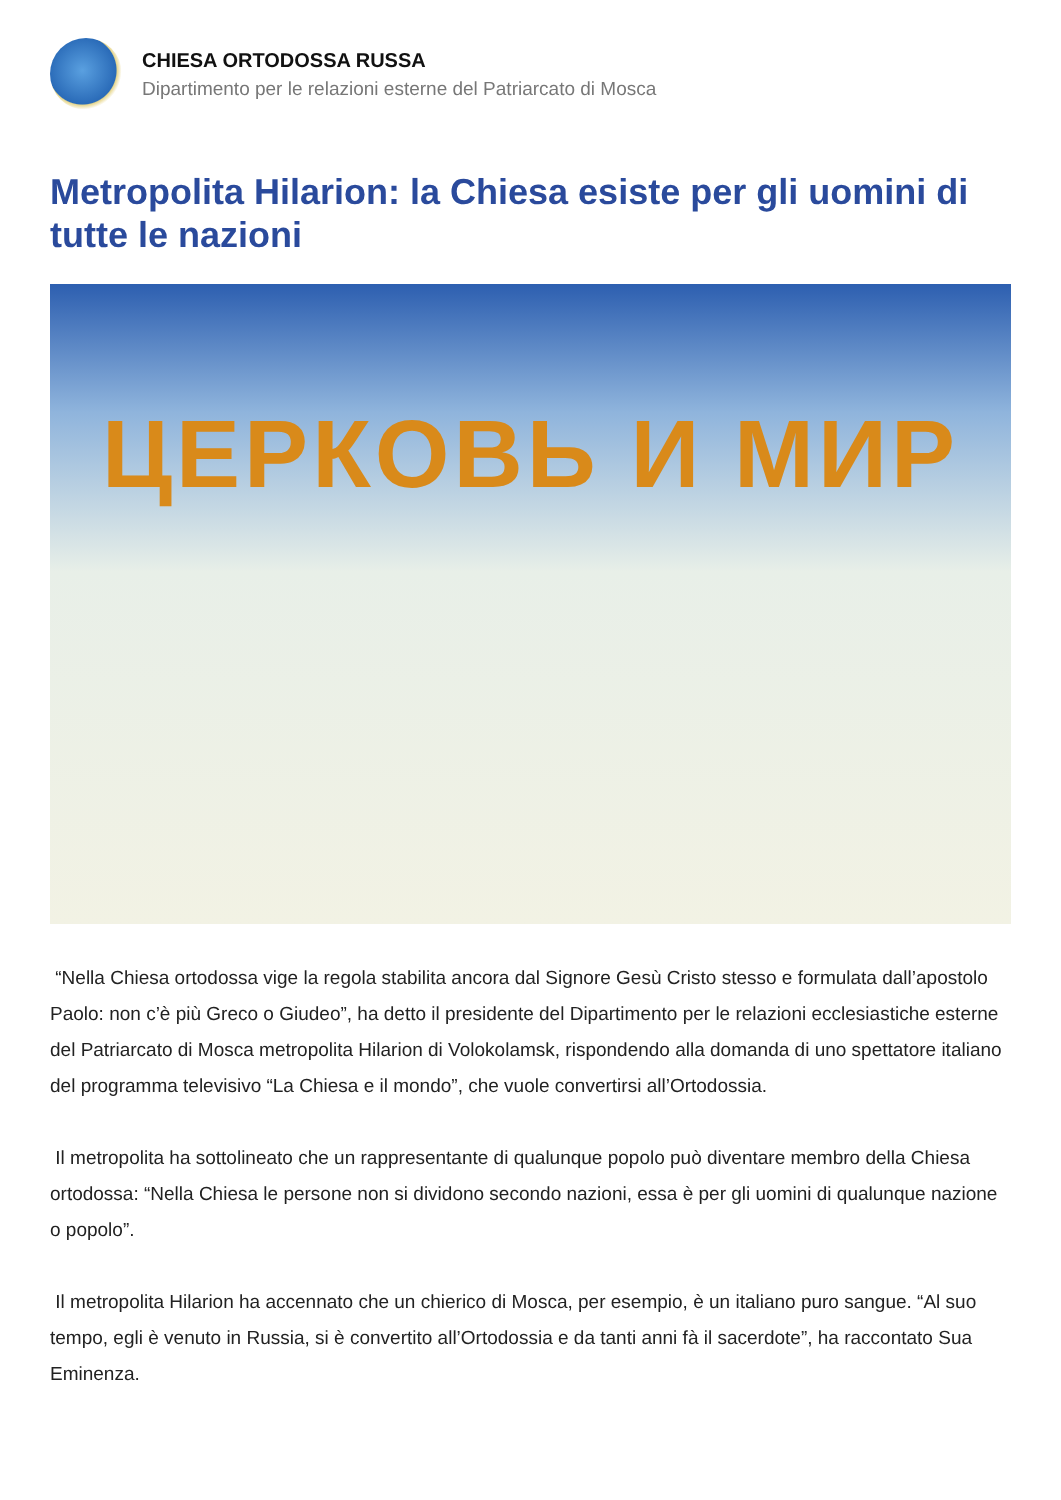CHIESA ORTODOSSA RUSSA
Dipartimento per le relazioni esterne del Patriarcato di Mosca
Metropolita Hilarion: la Chiesa esiste per gli uomini di tutte le nazioni
ЦЕРКОВЬ И МИР
“Nella Chiesa ortodossa vige la regola stabilita ancora dal Signore Gesù Cristo stesso e formulata dall’apostolo Paolo: non c’è più Greco o Giudeo”, ha detto il presidente del Dipartimento per le relazioni ecclesiastiche esterne del Patriarcato di Mosca metropolita Hilarion di Volokolamsk, rispondendo alla domanda di uno spettatore italiano del programma televisivo “La Chiesa e il mondo”, che vuole convertirsi all’Ortodossia.
Il metropolita ha sottolineato che un rappresentante di qualunque popolo può diventare membro della Chiesa ortodossa: “Nella Chiesa le persone non si dividono secondo nazioni, essa è per gli uomini di qualunque nazione o popolo”.
Il metropolita Hilarion ha accennato che un chierico di Mosca, per esempio, è un italiano puro sangue. “Al suo tempo, egli è venuto in Russia, si è convertito all’Ortodossia e da tanti anni fà il sacerdote”, ha raccontato Sua Eminenza.